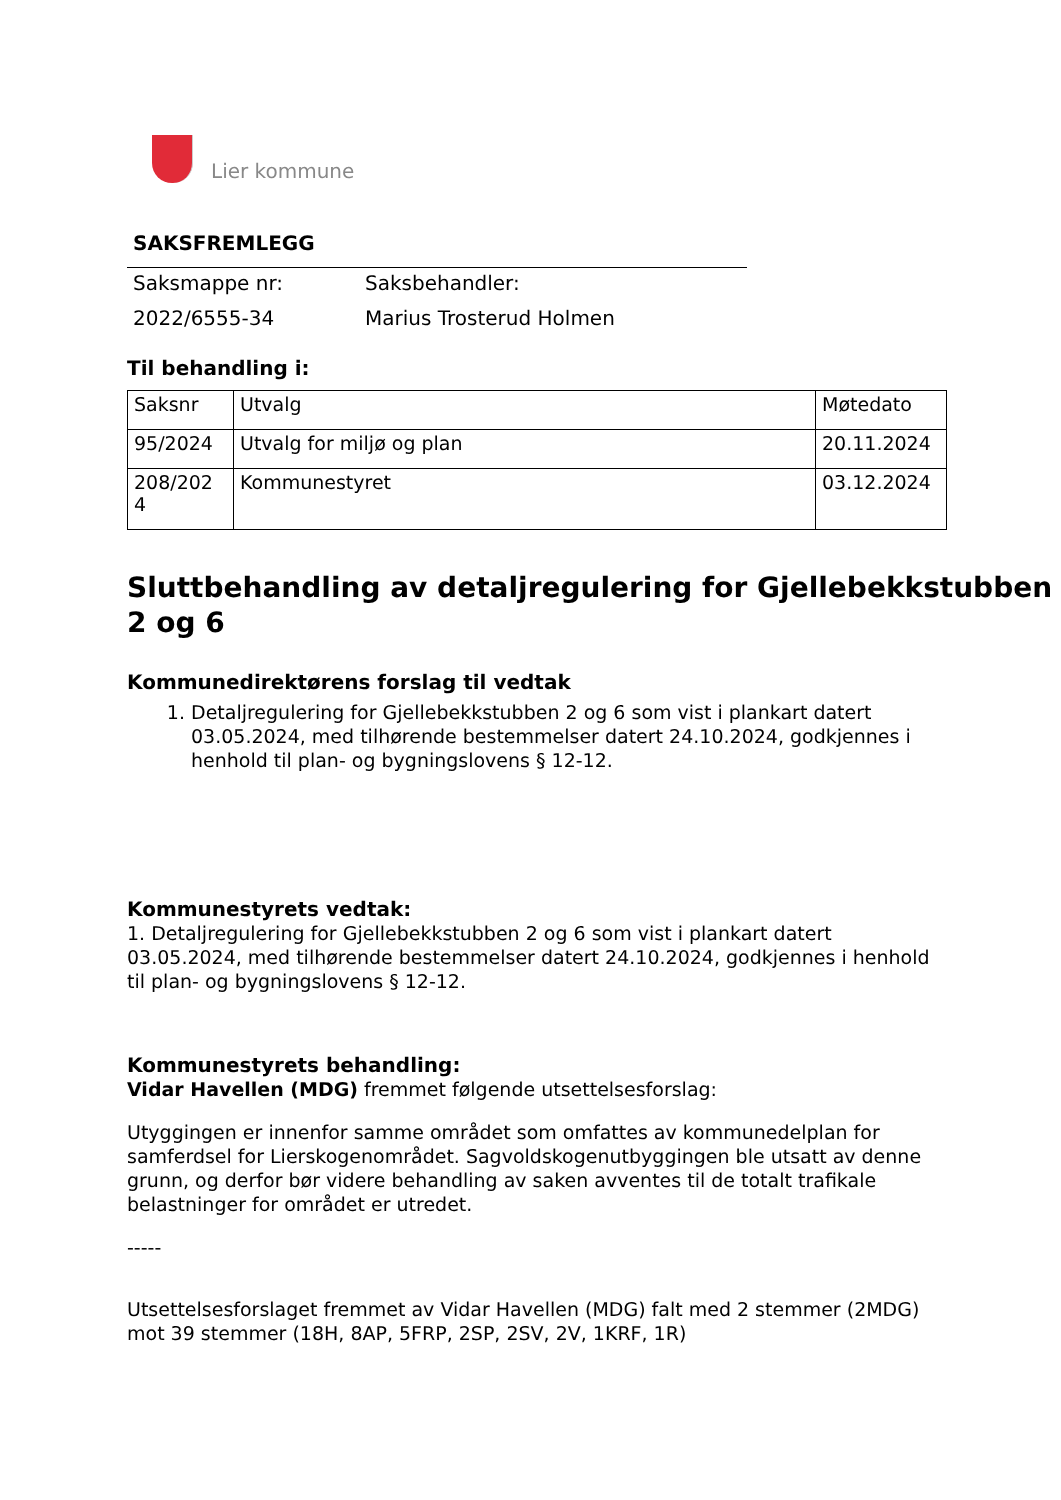Lier kommune
SAKSFREMLEGG
| Saksmappe nr: | Saksbehandler: |
| 2022/6555-34 | Marius Trosterud Holmen |
Til behandling i:
| Saksnr | Utvalg | Møtedato |
| --- | --- | --- |
| 95/2024 | Utvalg for miljø og plan | 20.11.2024 |
| 208/202 4 | Kommunestyret | 03.12.2024 |
Sluttbehandling av detaljregulering for Gjellebekkstubben 2 og 6
Kommunedirektørens forslag til vedtak
1. Detaljregulering for Gjellebekkstubben 2 og 6 som vist i plankart datert 03.05.2024, med tilhørende bestemmelser datert 24.10.2024, godkjennes i henhold til plan- og bygningslovens § 12-12.
Kommunestyrets vedtak:
1. Detaljregulering for Gjellebekkstubben 2 og 6 som vist i plankart datert 03.05.2024, med tilhørende bestemmelser datert 24.10.2024, godkjennes i henhold til plan- og bygningslovens § 12-12.
Kommunestyrets behandling:
Vidar Havellen (MDG) fremmet følgende utsettelsesforslag:
Utyggingen er innenfor samme området som omfattes av kommunedelplan for samferdsel for Lierskogenområdet. Sagvoldskogenutbyggingen ble utsatt av denne grunn, og derfor bør videre behandling av saken avventes til de totalt trafikale belastninger for området er utredet.
-----
Utsettelsesforslaget fremmet av Vidar Havellen (MDG) falt med 2 stemmer (2MDG) mot 39 stemmer (18H, 8AP, 5FRP, 2SP, 2SV, 2V, 1KRF, 1R)